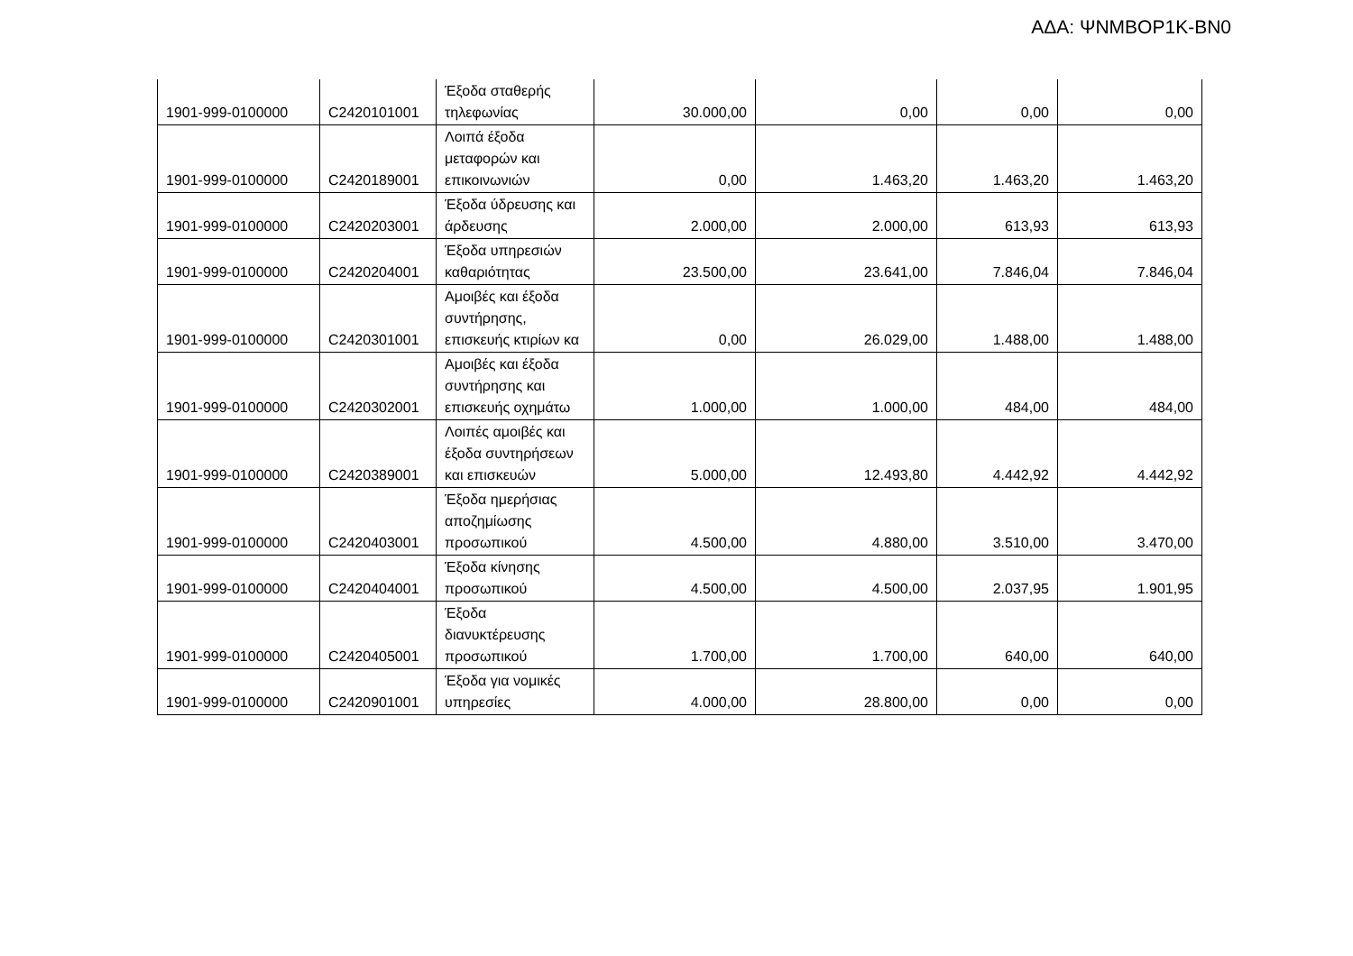ΑΔΑ: ΨΝΜΒΟΡ1Κ-ΒΝ0
| 1901-999-0100000 | C2420101001 | Έξοδα σταθερής τηλεφωνίας | 30.000,00 | 0,00 | 0,00 | 0,00 |
| 1901-999-0100000 | C2420189001 | Λοιπά έξοδα μεταφορών και επικοινωνιών | 0,00 | 1.463,20 | 1.463,20 | 1.463,20 |
| 1901-999-0100000 | C2420203001 | Έξοδα ύδρευσης και άρδευσης | 2.000,00 | 2.000,00 | 613,93 | 613,93 |
| 1901-999-0100000 | C2420204001 | Έξοδα υπηρεσιών καθαριότητας | 23.500,00 | 23.641,00 | 7.846,04 | 7.846,04 |
| 1901-999-0100000 | C2420301001 | Αμοιβές και έξοδα συντήρησης, επισκευής κτιρίων κα | 0,00 | 26.029,00 | 1.488,00 | 1.488,00 |
| 1901-999-0100000 | C2420302001 | Αμοιβές και έξοδα συντήρησης και επισκευής οχημάτω | 1.000,00 | 1.000,00 | 484,00 | 484,00 |
| 1901-999-0100000 | C2420389001 | Λοιπές αμοιβές και έξοδα συντηρήσεων και επισκευών | 5.000,00 | 12.493,80 | 4.442,92 | 4.442,92 |
| 1901-999-0100000 | C2420403001 | Έξοδα ημερήσιας αποζημίωσης προσωπικού | 4.500,00 | 4.880,00 | 3.510,00 | 3.470,00 |
| 1901-999-0100000 | C2420404001 | Έξοδα κίνησης προσωπικού | 4.500,00 | 4.500,00 | 2.037,95 | 1.901,95 |
| 1901-999-0100000 | C2420405001 | Έξοδα διανυκτέρευσης προσωπικού | 1.700,00 | 1.700,00 | 640,00 | 640,00 |
| 1901-999-0100000 | C2420901001 | Έξοδα για νομικές υπηρεσίες | 4.000,00 | 28.800,00 | 0,00 | 0,00 |